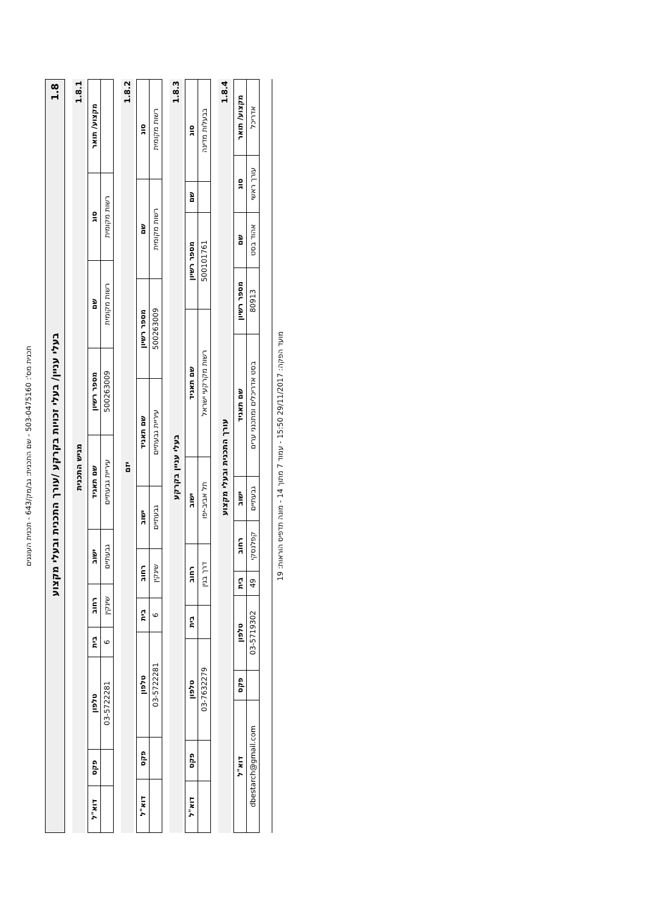תכנית מס': 503-0475160 - שם התכנית: גב/מק/643 - תכנית העוגנים
1.8 בעלי עניין/ בעלי זכויות בקרקע /עורך התכנית ובעלי מקצוע
1.8.1 מגיש התכנית
| מקצוע/ תואר | סוג | שם | מספר רשיון | שם תאגיד | ישוב | רחוב | בית | טלפון | פקס | דוא"ל |
| --- | --- | --- | --- | --- | --- | --- | --- | --- | --- | --- |
| | רשות מקומית | רשות מקומית | 500263009 | עיריית גבעתיים | גבעתיים | שינקין | 6 | 03-5722281 | | |
1.8.2 יזם
| סוג | שם | מספר רשיון | שם תאגיד | ישוב | רחוב | בית | טלפון | פקס | דוא"ל |
| --- | --- | --- | --- | --- | --- | --- | --- | --- | --- |
| רשות מקומית | רשות מקומית | 500263009 | עיריית גבעתיים | גבעתיים | שינקין | 6 | 03-5722281 | | |
1.8.3 בעלי עניין בקרקע
| סוג | שם | מספר רשיון | שם תאגיד | ישוב | רחוב | בית | טלפון | פקס | דוא"ל |
| --- | --- | --- | --- | --- | --- | --- | --- | --- | --- |
| בבעלות מדינה | | 500101761 | רשות מקרקעי ישראל | תל אביב-יפו | דרך בגין | | 03-7632279 | | |
1.8.4 עורך התכנית ובעלי מקצוע
| מקצוע/ תואר | סוג | שם | מספר רשיון | שם תאגיד | ישוב | רחוב | בית | טלפון | פקס | דוא"ל |
| --- | --- | --- | --- | --- | --- | --- | --- | --- | --- | --- |
| אדריכל | עורך ראשי | אהוד בסט | 80913 | בסט אדריכלים ומתכנני ערים | גבעתיים | קפלנסקי | 49 | 03-5719302 | | dbestarch@gmail.com |
מועד הפקה: 29/11/2017 15:50 - עמוד 7 מתוך 14 - מונה תדפיס הוראות: 19